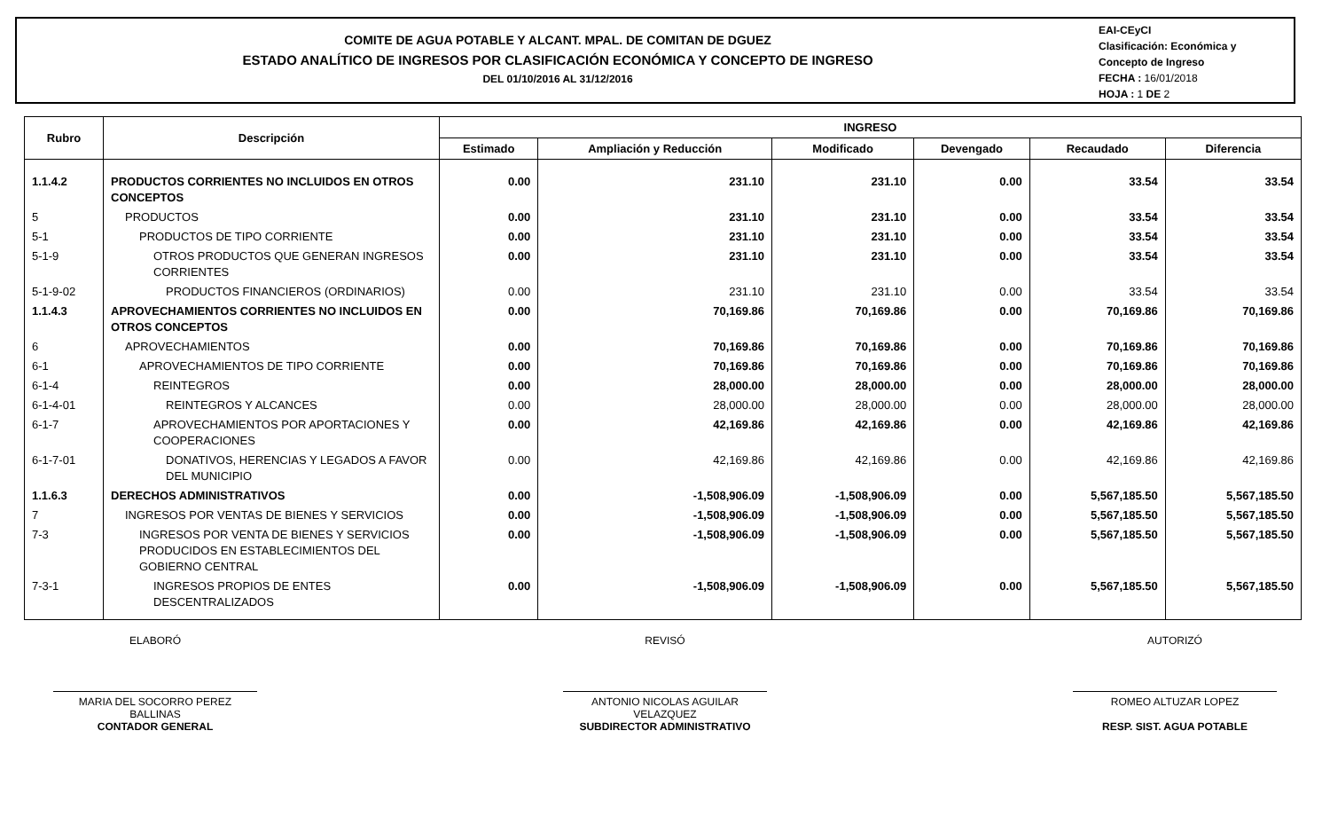COMITE DE AGUA POTABLE Y ALCANT. MPAL. DE COMITAN DE DGUEZ
ESTADO ANALÍTICO DE INGRESOS POR CLASIFICACIÓN ECONÓMICA Y CONCEPTO DE INGRESO
DEL 01/10/2016 AL 31/12/2016
EAI-CEyCI
Clasificación: Económica y
Concepto de Ingreso
FECHA : 16/01/2018
HOJA : 1 DE 2
| Rubro | Descripción | INGRESO | | | | | |
| --- | --- | --- | --- | --- | --- | --- | --- |
| | | Estimado | Ampliación y Reducción | Modificado | Devengado | Recaudado | Diferencia |
| 1.1.4.2 | PRODUCTOS CORRIENTES NO INCLUIDOS EN OTROS CONCEPTOS | 0.00 | 231.10 | 231.10 | 0.00 | 33.54 | 33.54 |
| 5 | PRODUCTOS | 0.00 | 231.10 | 231.10 | 0.00 | 33.54 | 33.54 |
| 5-1 | PRODUCTOS DE TIPO CORRIENTE | 0.00 | 231.10 | 231.10 | 0.00 | 33.54 | 33.54 |
| 5-1-9 | OTROS PRODUCTOS QUE GENERAN INGRESOS CORRIENTES | 0.00 | 231.10 | 231.10 | 0.00 | 33.54 | 33.54 |
| 5-1-9-02 | PRODUCTOS FINANCIEROS (ORDINARIOS) | 0.00 | 231.10 | 231.10 | 0.00 | 33.54 | 33.54 |
| 1.1.4.3 | APROVECHAMIENTOS CORRIENTES NO INCLUIDOS EN OTROS CONCEPTOS | 0.00 | 70,169.86 | 70,169.86 | 0.00 | 70,169.86 | 70,169.86 |
| 6 | APROVECHAMIENTOS | 0.00 | 70,169.86 | 70,169.86 | 0.00 | 70,169.86 | 70,169.86 |
| 6-1 | APROVECHAMIENTOS DE TIPO CORRIENTE | 0.00 | 70,169.86 | 70,169.86 | 0.00 | 70,169.86 | 70,169.86 |
| 6-1-4 | REINTEGROS | 0.00 | 28,000.00 | 28,000.00 | 0.00 | 28,000.00 | 28,000.00 |
| 6-1-4-01 | REINTEGROS Y ALCANCES | 0.00 | 28,000.00 | 28,000.00 | 0.00 | 28,000.00 | 28,000.00 |
| 6-1-7 | APROVECHAMIENTOS POR APORTACIONES Y COOPERACIONES | 0.00 | 42,169.86 | 42,169.86 | 0.00 | 42,169.86 | 42,169.86 |
| 6-1-7-01 | DONATIVOS, HERENCIAS Y LEGADOS A FAVOR DEL MUNICIPIO | 0.00 | 42,169.86 | 42,169.86 | 0.00 | 42,169.86 | 42,169.86 |
| 1.1.6.3 | DERECHOS ADMINISTRATIVOS | 0.00 | -1,508,906.09 | -1,508,906.09 | 0.00 | 5,567,185.50 | 5,567,185.50 |
| 7 | INGRESOS POR VENTAS DE BIENES Y SERVICIOS | 0.00 | -1,508,906.09 | -1,508,906.09 | 0.00 | 5,567,185.50 | 5,567,185.50 |
| 7-3 | INGRESOS POR VENTA DE BIENES Y SERVICIOS PRODUCIDOS EN ESTABLECIMIENTOS DEL GOBIERNO CENTRAL | 0.00 | -1,508,906.09 | -1,508,906.09 | 0.00 | 5,567,185.50 | 5,567,185.50 |
| 7-3-1 | INGRESOS PROPIOS DE ENTES DESCENTRALIZADOS | 0.00 | -1,508,906.09 | -1,508,906.09 | 0.00 | 5,567,185.50 | 5,567,185.50 |
ELABORÓ
MARIA DEL SOCORRO PEREZ BALLINAS
CONTADOR GENERAL
REVISÓ
ANTONIO NICOLAS AGUILAR VELAZQUEZ
SUBDIRECTOR ADMINISTRATIVO
AUTORIZÓ
ROMEO ALTUZAR LOPEZ
RESP. SIST. AGUA POTABLE